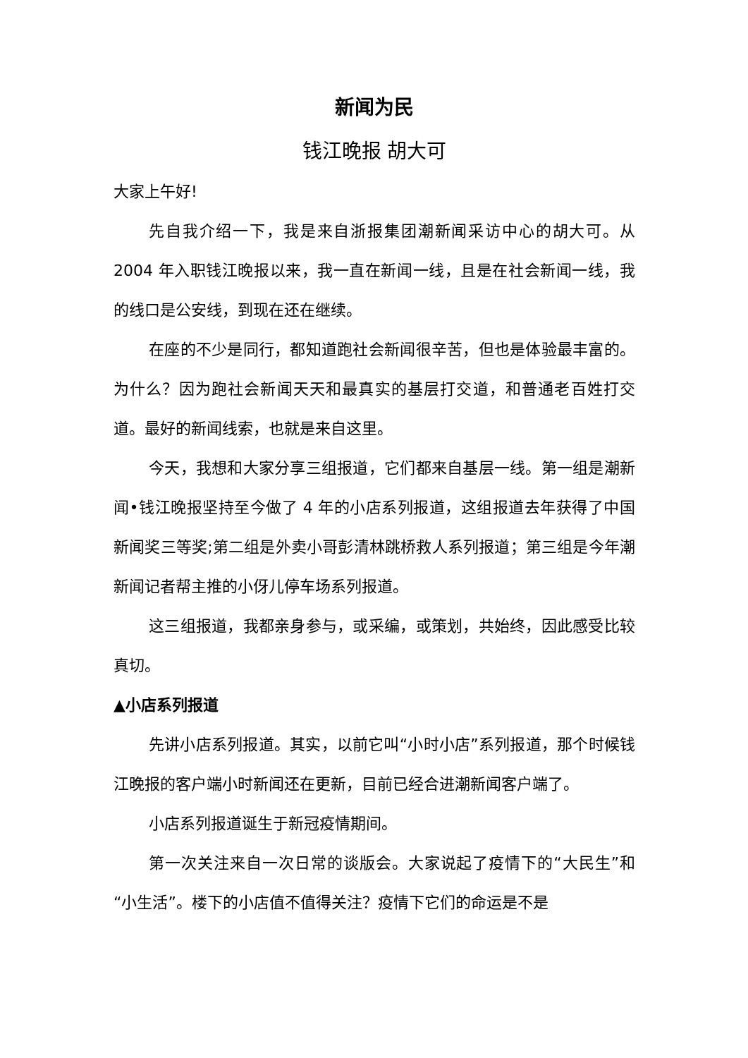新闻为民
钱江晚报 胡大可
大家上午好!
先自我介绍一下，我是来自浙报集团潮新闻采访中心的胡大可。从 2004 年入职钱江晚报以来，我一直在新闻一线，且是在社会新闻一线，我的线口是公安线，到现在还在继续。
在座的不少是同行，都知道跑社会新闻很辛苦，但也是体验最丰富的。为什么？因为跑社会新闻天天和最真实的基层打交道，和普通老百姓打交道。最好的新闻线索，也就是来自这里。
今天，我想和大家分享三组报道，它们都来自基层一线。第一组是潮新闻•钱江晚报坚持至今做了 4 年的小店系列报道，这组报道去年获得了中国新闻奖三等奖;第二组是外卖小哥彭清林跳桥救人系列报道；第三组是今年潮新闻记者帮主推的小伢儿停车场系列报道。
这三组报道，我都亲身参与，或采编，或策划，共始终，因此感受比较真切。
▲小店系列报道
先讲小店系列报道。其实，以前它叫“小时小店”系列报道，那个时候钱江晚报的客户端小时新闻还在更新，目前已经合进潮新闻客户端了。
小店系列报道诞生于新冠疫情期间。
第一次关注来自一次日常的谈版会。大家说起了疫情下的“大民生”和“小生活”。楼下的小店值不值得关注？疫情下它们的命运是不是